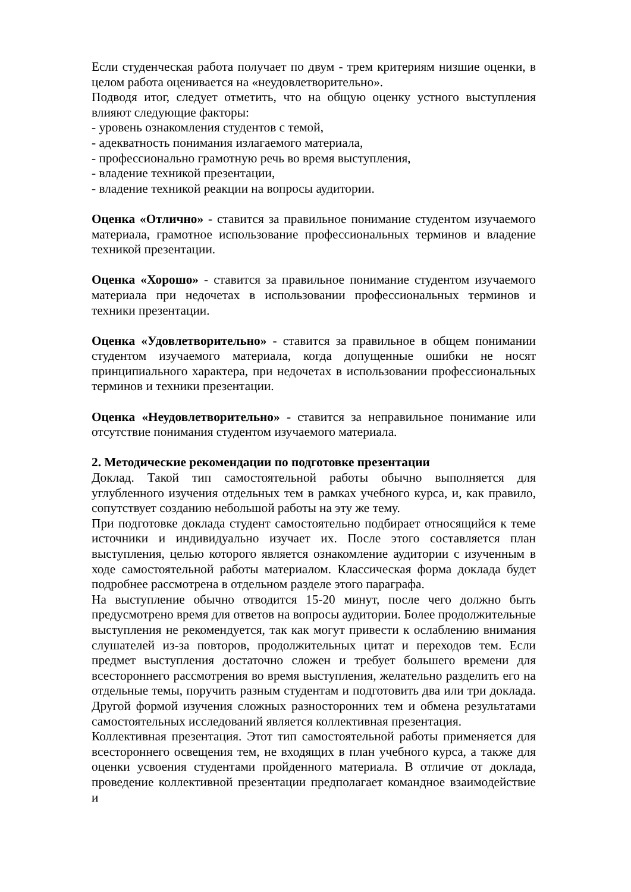Если студенческая работа получает по двум - трем критериям низшие оценки, в целом работа оценивается на «неудовлетворительно».
Подводя итог, следует отметить, что на общую оценку устного выступления влияют следующие факторы:
- уровень ознакомления студентов с темой,
- адекватность понимания излагаемого материала,
- профессионально грамотную речь во время выступления,
- владение техникой презентации,
- владение техникой реакции на вопросы аудитории.
Оценка «Отлично» - ставится за правильное понимание студентом изучаемого материала, грамотное использование профессиональных терминов и владение техникой презентации.
Оценка «Хорошо» - ставится за правильное понимание студентом изучаемого материала при недочетах в использовании профессиональных терминов и техники презентации.
Оценка «Удовлетворительно» - ставится за правильное в общем понимании студентом изучаемого материала, когда допущенные ошибки не носят принципиального характера, при недочетах в использовании профессиональных терминов и техники презентации.
Оценка «Неудовлетворительно» - ставится за неправильное понимание или отсутствие понимания студентом изучаемого материала.
2. Методические рекомендации по подготовке презентации
Доклад. Такой тип самостоятельной работы обычно выполняется для углубленного изучения отдельных тем в рамках учебного курса, и, как правило, сопутствует созданию небольшой работы на эту же тему.
При подготовке доклада студент самостоятельно подбирает относящийся к теме источники и индивидуально изучает их. После этого составляется план выступления, целью которого является ознакомление аудитории с изученным в ходе самостоятельной работы материалом. Классическая форма доклада будет подробнее рассмотрена в отдельном разделе этого параграфа.
На выступление обычно отводится 15-20 минут, после чего должно быть предусмотрено время для ответов на вопросы аудитории. Более продолжительные выступления не рекомендуется, так как могут привести к ослаблению внимания слушателей из-за повторов, продолжительных цитат и переходов тем. Если предмет выступления достаточно сложен и требует большего времени для всестороннего рассмотрения во время выступления, желательно разделить его на отдельные темы, поручить разным студентам и подготовить два или три доклада. Другой формой изучения сложных разносторонних тем и обмена результатами самостоятельных исследований является коллективная презентация.
Коллективная презентация. Этот тип самостоятельной работы применяется для всестороннего освещения тем, не входящих в план учебного курса, а также для оценки усвоения студентами пройденного материала. В отличие от доклада, проведение коллективной презентации предполагает командное взаимодействие и